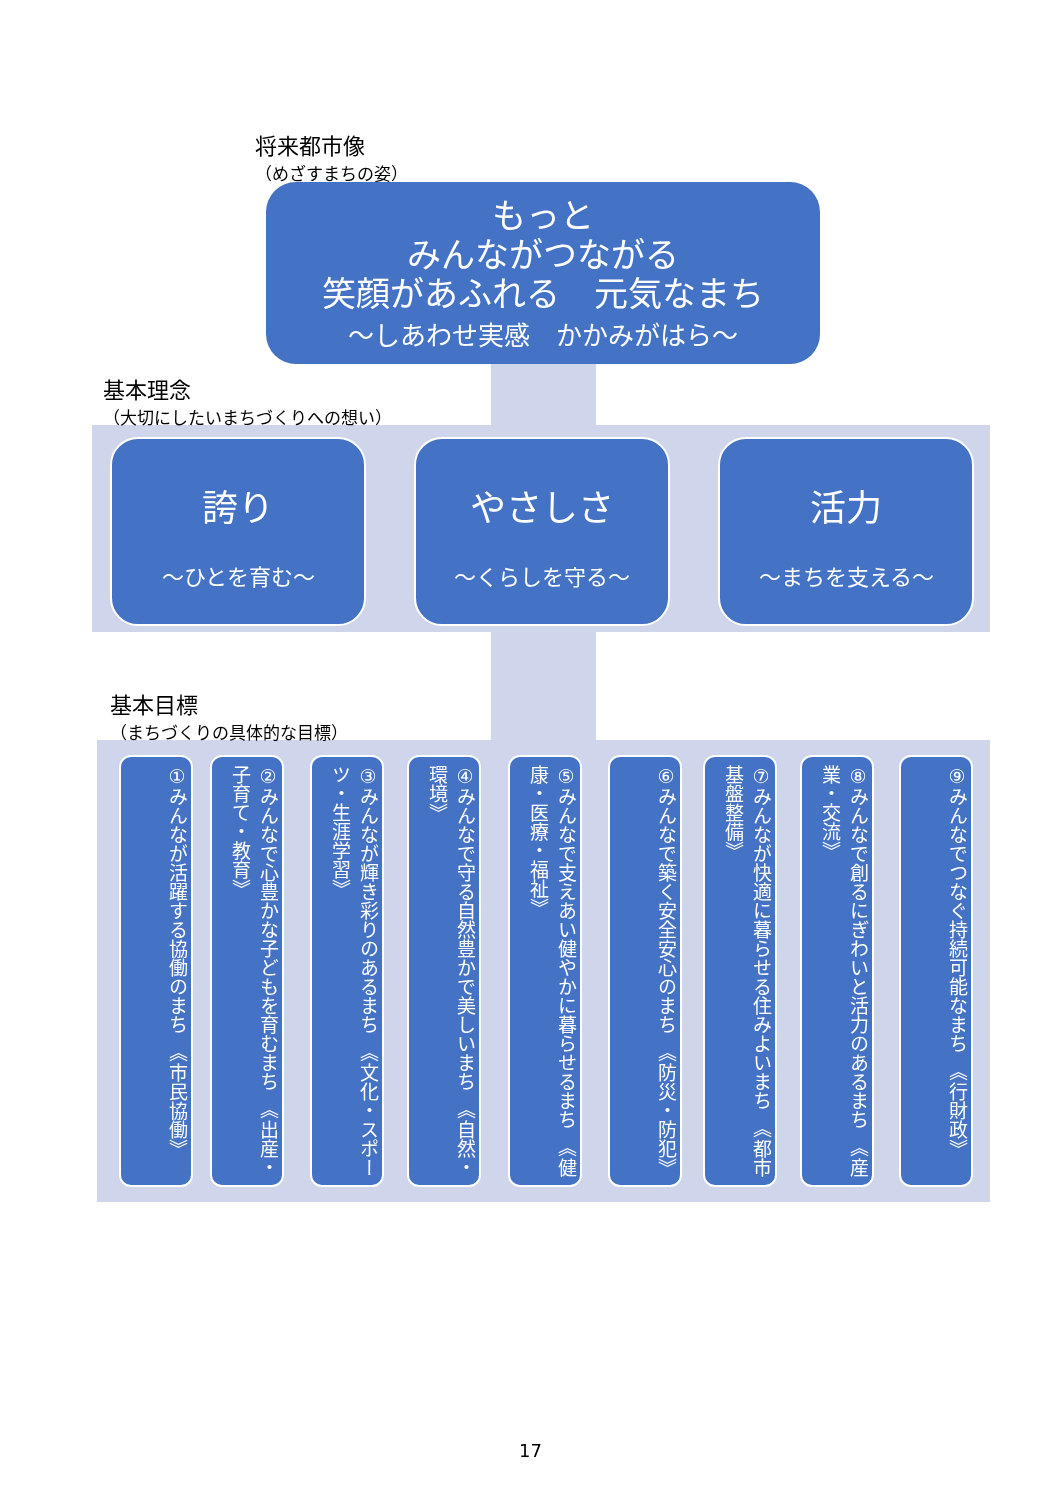将来都市像
（めざすまちの姿）
もっと
みんながつながる
笑顔があふれる　元気なまち
～しあわせ実感　かかみがはら～
基本理念
（大切にしたいまちづくりへの想い）
誇り
～ひとを育む～
やさしさ
～くらしを守る～
活力
～まちを支える～
基本目標
（まちづくりの具体的な目標）
①みんなが活躍する協働のまち　《市民協働》
②みんなで心豊かな子どもを育むまち　《出産・子育て・教育》
③みんなが輝き彩りのあるまち　《文化・スポーツ・生涯学習》
④みんなで守る自然豊かで美しいまち　《自然・環境》
⑤みんなで支えあい健やかに暮らせるまち　《健康・医療・福祉》
⑥みんなで築く安全安心のまち　《防災・防犯》
⑦みんなが快適に暮らせる住みよいまち　《都市基盤整備》
⑧みんなで創るにぎわいと活力のあるまち　《産業・交流》
⑨みんなでつなぐ持続可能なまち　《行財政》
17